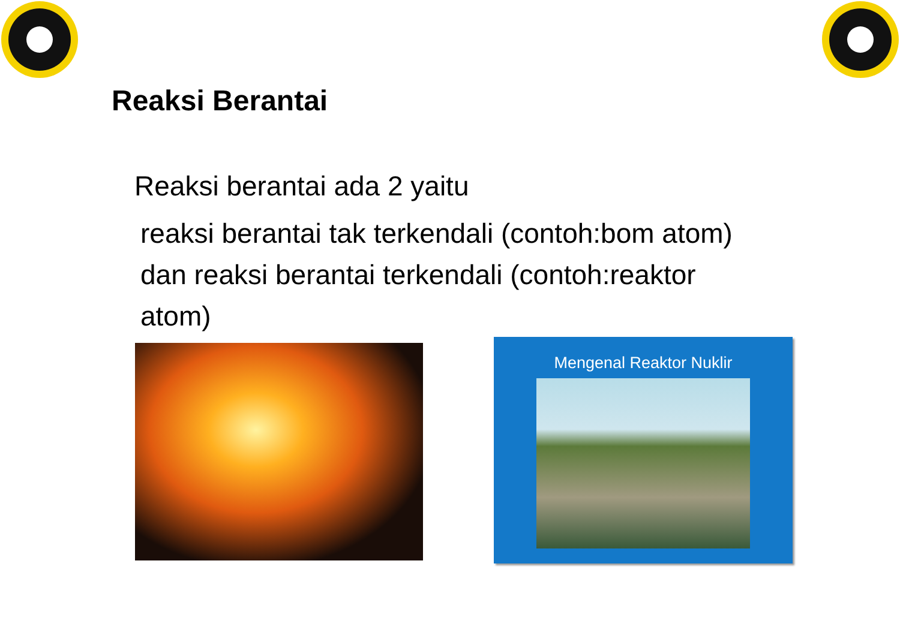Reaksi Berantai
Reaksi berantai ada 2 yaitu
reaksi berantai tak terkendali (contoh:bom atom) dan reaksi berantai terkendali (contoh:reaktor atom)
Mengenal Reaktor Nuklir